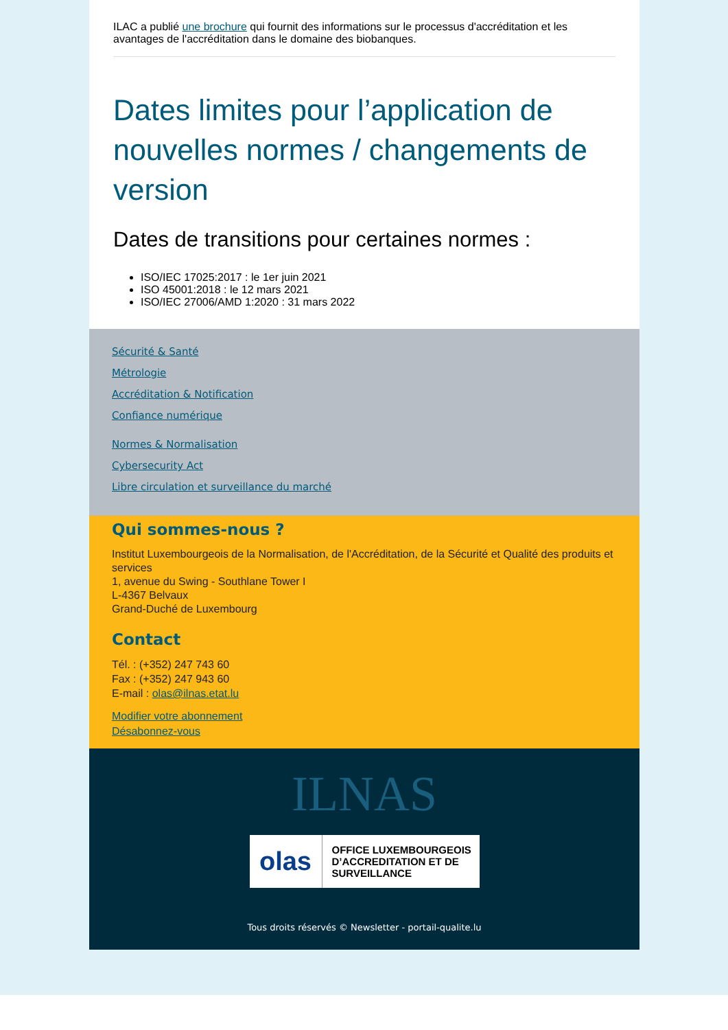ILAC a publié une brochure qui fournit des informations sur le processus d'accréditation et les avantages de l'accréditation dans le domaine des biobanques.
Dates limites pour l’application de nouvelles normes / changements de version
Dates de transitions pour certaines normes :
ISO/IEC 17025:2017 : le 1er juin 2021
ISO 45001:2018 : le 12 mars 2021
ISO/IEC 27006/AMD 1:2020 : 31 mars 2022
Sécurité & Santé
Métrologie
Accréditation & Notification
Confiance numérique
Normes & Normalisation
Cybersecurity Act
Libre circulation et surveillance du marché
Qui sommes-nous ?
Institut Luxembourgeois de la Normalisation, de l'Accréditation, de la Sécurité et Qualité des produits et services
1, avenue du Swing - Southlane Tower I
L-4367 Belvaux
Grand-Duché de Luxembourg
Contact
Tél. : (+352) 247 743 60
Fax : (+352) 247 943 60
E-mail : olas@ilnas.etat.lu
Modifier votre abonnement
Désabonnez-vous
ILNAS
olas
OFFICE LUXEMBOURGEOIS
D’ACCREDITATION ET DE
SURVEILLANCE
Tous droits réservés © Newsletter - portail-qualite.lu